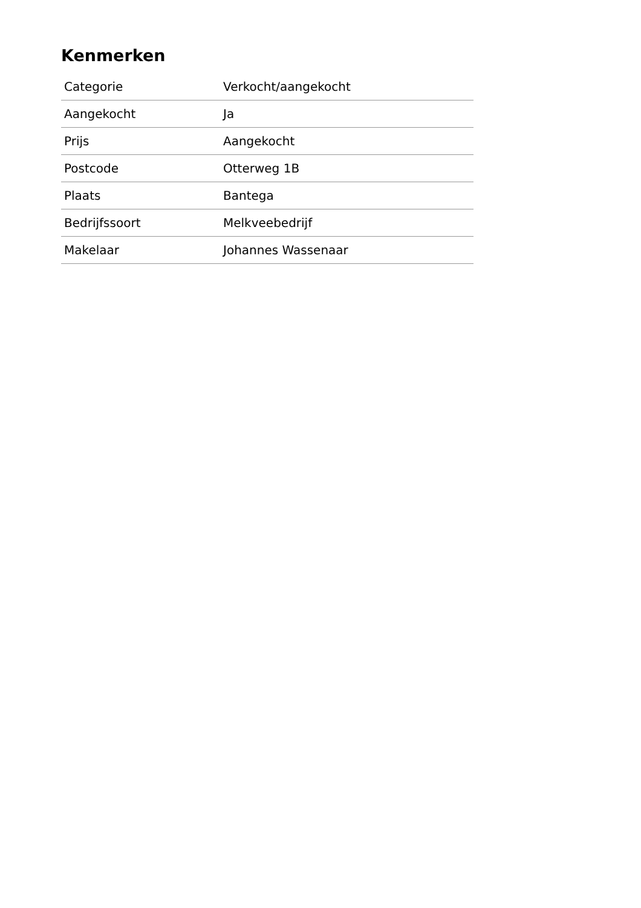Kenmerken
| Categorie | Verkocht/aangekocht |
| Aangekocht | Ja |
| Prijs | Aangekocht |
| Postcode | Otterweg 1B |
| Plaats | Bantega |
| Bedrijfssoort | Melkveebedrijf |
| Makelaar | Johannes Wassenaar |